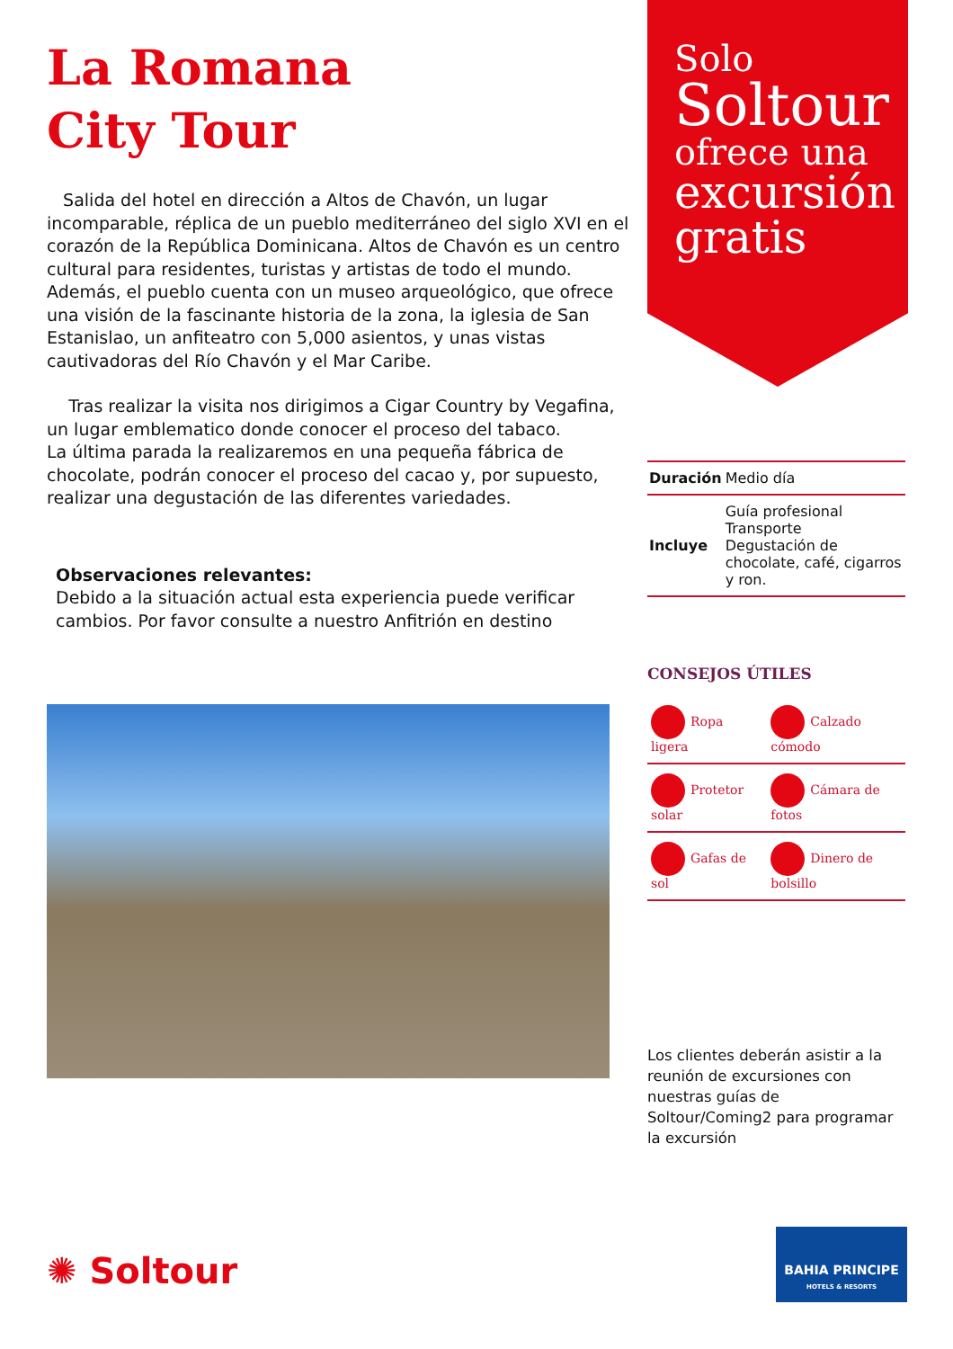La Romana
City Tour
Salida del hotel en dirección a Altos de Chavón, un lugar incomparable, réplica de un pueblo mediterráneo del siglo XVI en el corazón de la República Dominicana. Altos de Chavón es un centro cultural para residentes, turistas y artistas de todo el mundo. Además, el pueblo cuenta con un museo arqueológico, que ofrece una visión de la fascinante historia de la zona, la iglesia de San Estanislao, un anfiteatro con 5,000 asientos, y unas vistas cautivadoras del Río Chavón y el Mar Caribe.
Tras realizar la visita nos dirigimos a Cigar Country by Vegafina, un lugar emblematico donde conocer el proceso del tabaco.
La última parada la realizaremos en una pequeña fábrica de chocolate, podrán conocer el proceso del cacao y, por supuesto, realizar una degustación de las diferentes variedades.
Observaciones relevantes:
Debido a la situación actual esta experiencia puede verificar cambios. Por favor consulte a nuestro Anfitrión en destino
Solo
Soltour
ofrece una
excursión gratis
| Duración | Medio día |
| Incluye | Guía profesional Transporte Degustación de chocolate, café, cigarros y ron. |
CONSEJOS ÚTILES
| Ropa ligera | Calzado cómodo |
| Protetor solar | Cámara de fotos |
| Gafas de sol | Dinero de bolsillo |
Los clientes deberán asistir a la reunión de excursiones con nuestras guías de Soltour/Coming2 para programar la excursión
✺ Soltour
BAHIA PRINCIPE
HOTELS & RESORTS